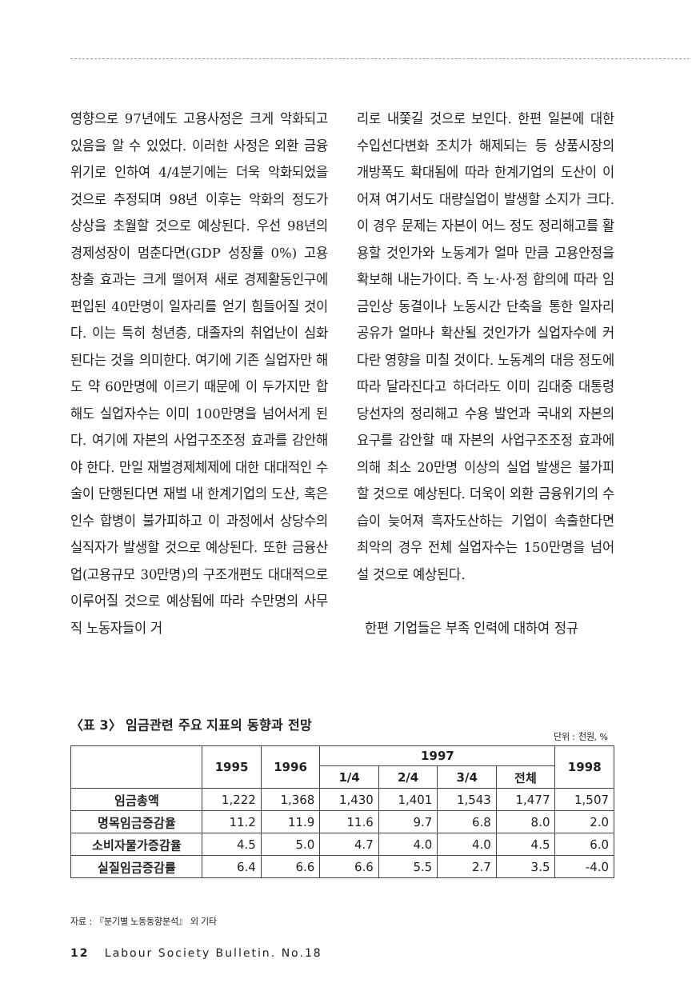영향으로 97년에도 고용사정은 크게 악화되고 있음을 알 수 있었다. 이러한 사정은 외환 금융위기로 인하여 4/4분기에는 더욱 악화되었을 것으로 추정되며 98년 이후는 악화의 정도가 상상을 초월할 것으로 예상된다. 우선 98년의 경제성장이 멈춘다면(GDP 성장률 0%) 고용창출 효과는 크게 떨어져 새로 경제활동인구에 편입된 40만명이 일자리를 얻기 힘들어질 것이다. 이는 특히 청년층, 대졸자의 취업난이 심화된다는 것을 의미한다. 여기에 기존 실업자만 해도 약 60만명에 이르기 때문에 이 두가지만 합해도 실업자수는 이미 100만명을 넘어서게 된다. 여기에 자본의 사업구조조정 효과를 감안해야 한다. 만일 재벌경제체제에 대한 대대적인 수술이 단행된다면 재벌 내 한계기업의 도산, 혹은 인수 합병이 불가피하고 이 과정에서 상당수의 실직자가 발생할 것으로 예상된다. 또한 금융산업(고용규모 30만명)의 구조개편도 대대적으로 이루어질 것으로 예상됨에 따라 수만명의 사무직 노동자들이 거
리로 내쫓길 것으로 보인다. 한편 일본에 대한 수입선다변화 조치가 해제되는 등 상품시장의 개방폭도 확대됨에 따라 한계기업의 도산이 이어져 여기서도 대량실업이 발생할 소지가 크다. 이 경우 문제는 자본이 어느 정도 정리해고를 활용할 것인가와 노동계가 얼마 만큼 고용안정을 확보해 내는가이다. 즉 노·사·정 합의에 따라 임금인상 동결이나 노동시간 단축을 통한 일자리 공유가 얼마나 확산될 것인가가 실업자수에 커다란 영향을 미칠 것이다. 노동계의 대응 정도에 따라 달라진다고 하더라도 이미 김대중 대통령 당선자의 정리해고 수용 발언과 국내외 자본의 요구를 감안할 때 자본의 사업구조조정 효과에 의해 최소 20만명 이상의 실업 발생은 불가피할 것으로 예상된다. 더욱이 외환 금융위기의 수습이 늦어져 흑자도산하는 기업이 속출한다면 최악의 경우 전체 실업자수는 150만명을 넘어설 것으로 예상된다.
한편 기업들은 부족 인력에 대하여 정규
〈표 3〉 임금관련 주요 지표의 동향과 전망
단위 : 천원, %
| | 1995 | 1996 | 1997 | | | | 1998 |
| --- | --- | --- | --- | --- | --- | --- | --- |
| | | | 1/4 | 2/4 | 3/4 | 전체 | |
| 임금총액 | 1,222 | 1,368 | 1,430 | 1,401 | 1,543 | 1,477 | 1,507 |
| 명목임금증감율 | 11.2 | 11.9 | 11.6 | 9.7 | 6.8 | 8.0 | 2.0 |
| 소비자물가증감율 | 4.5 | 5.0 | 4.7 | 4.0 | 4.0 | 4.5 | 6.0 |
| 실질임금증감률 | 6.4 | 6.6 | 6.6 | 5.5 | 2.7 | 3.5 | -4.0 |
자료 : 『분기별 노동동향분석』 외 기타
12 Labour Society Bulletin. No.18